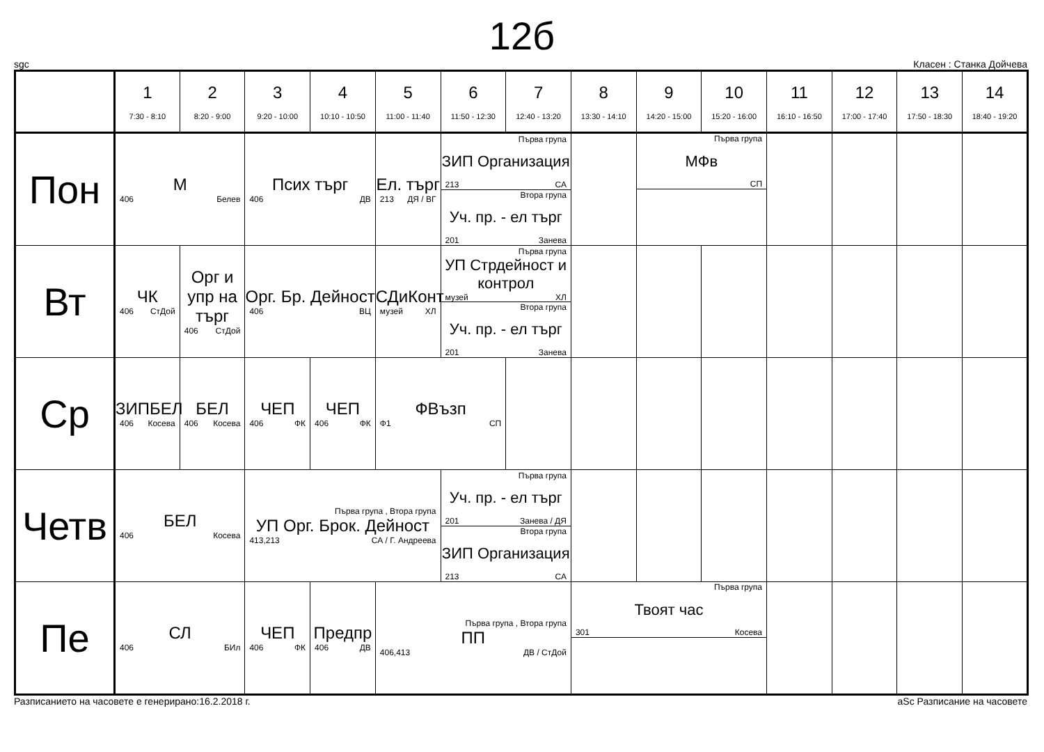12б
sgc Класен : Станка Дойчева
| | 1 7:30 - 8:10 | 2 8:20 - 9:00 | 3 9:20 - 10:00 | 4 10:10 - 10:50 | 5 11:00 - 11:40 | 6 11:50 - 12:30 | 7 12:40 - 13:20 | 8 13:30 - 14:10 | 9 14:20 - 15:00 | 10 15:20 - 16:00 | 11 16:10 - 16:50 | 12 17:00 - 17:40 | 13 17:50 - 18:30 | 14 18:40 - 19:20 |
| --- | --- | --- | --- | --- | --- | --- | --- | --- | --- | --- | --- | --- | --- | --- |
| Пон | М 406 Белев | | Псих търг 406 ДВ | | Ел. търг 213 ДЯ / ВГ | Първа група ЗИП Организация 213 СА Втора група Уч. пр. - ел търг 201 Занева | | | Първа група МФв СП | | | | | |
| Вт | ЧК 406 СтДой | Орг и упр на търг 406 СтДой | Орг. Бр. Дейност 406 ВЦ | | СДиКонт музей ХЛ | Първа група УП Стрдейност и контрол музей ХЛ Втора група Уч. пр. - ел търг 201 Занева | | | | | | | | |
| Ср | ЗИПБЕЛ 406 Косева | БЕЛ 406 Косева | ЧЕП 406 ФК | ЧЕП 406 ФК | ФВъзп Ф1 СП | | | | | | | | | |
| Четв | БЕЛ 406 Косева | | Първа група , Втора група УП Орг. Брок. Дейност 413,213 СА / Г. Андреева | | | Първа група Уч. пр. - ел търг 201 Занева / ДЯ Втора група ЗИП Организация 213 СА | | | | | | | | |
| Пе | СЛ 406 БИл | | ЧЕП 406 ФК | Предпр 406 ДВ | Първа група , Втора група ПП 406,413 ДВ / СтДой | | | Първа група Твоят час 301 Косева | | | | | | |
Разписанието на часовете е генерирано:16.2.2018 г. aSc Разписание на часовете